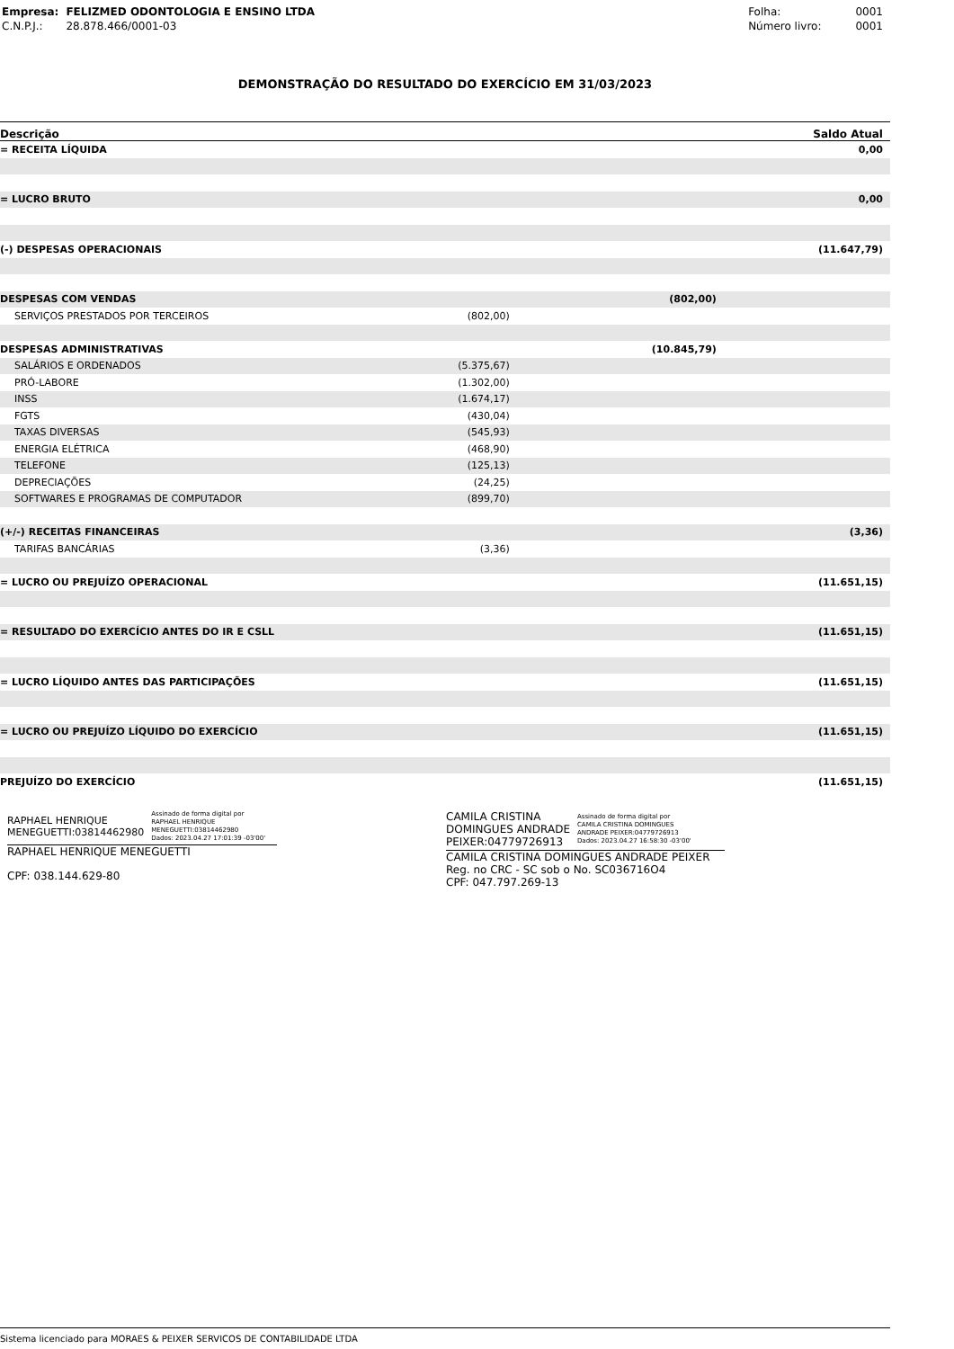| Empresa: | FELIZMED ODONTOLOGIA E ENSINO LTDA |
| C.N.P.J.: | 28.878.466/0001-03 |
| Folha: | 0001 |
| Número livro: | 0001 |
DEMONSTRAÇÃO DO RESULTADO DO EXERCÍCIO EM 31/03/2023
| Descrição | | | Saldo Atual |
| --- | --- | --- | --- |
| = RECEITA LÍQUIDA | | | 0,00 |
| = LUCRO BRUTO | | | 0,00 |
| (-) DESPESAS OPERACIONAIS | | | (11.647,79) |
| DESPESAS COM VENDAS | | (802,00) | |
| SERVIÇOS PRESTADOS POR TERCEIROS | (802,00) | | |
| DESPESAS ADMINISTRATIVAS | | (10.845,79) | |
| SALÁRIOS E ORDENADOS | (5.375,67) | | |
| PRÓ-LABORE | (1.302,00) | | |
| INSS | (1.674,17) | | |
| FGTS | (430,04) | | |
| TAXAS DIVERSAS | (545,93) | | |
| ENERGIA ELÉTRICA | (468,90) | | |
| TELEFONE | (125,13) | | |
| DEPRECIAÇÕES | (24,25) | | |
| SOFTWARES E PROGRAMAS DE COMPUTADOR | (899,70) | | |
| (+/-) RECEITAS FINANCEIRAS | | | (3,36) |
| TARIFAS BANCÁRIAS | (3,36) | | |
| = LUCRO OU PREJUÍZO OPERACIONAL | | | (11.651,15) |
| = RESULTADO DO EXERCÍCIO ANTES DO IR E CSLL | | | (11.651,15) |
| = LUCRO LÍQUIDO ANTES DAS PARTICIPAÇÕES | | | (11.651,15) |
| = LUCRO OU PREJUÍZO LÍQUIDO DO EXERCÍCIO | | | (11.651,15) |
| PREJUÍZO DO EXERCÍCIO | | | (11.651,15) |
RAPHAEL HENRIQUE
MENEGUETTI:03814462980
Assinado de forma digital por
RAPHAEL HENRIQUE
MENEGUETTI:03814462980
Dados: 2023.04.27 17:01:39 -03'00'
RAPHAEL HENRIQUE MENEGUETTI
CPF: 038.144.629-80
CAMILA CRISTINA
DOMINGUES ANDRADE
PEIXER:04779726913
Assinado de forma digital por
CAMILA CRISTINA DOMINGUES
ANDRADE PEIXER:04779726913
Dados: 2023.04.27 16:58:30 -03'00'
CAMILA CRISTINA DOMINGUES ANDRADE PEIXER
Reg. no CRC - SC sob o No. SC036716O4
CPF: 047.797.269-13
Sistema licenciado para MORAES & PEIXER SERVICOS DE CONTABILIDADE LTDA